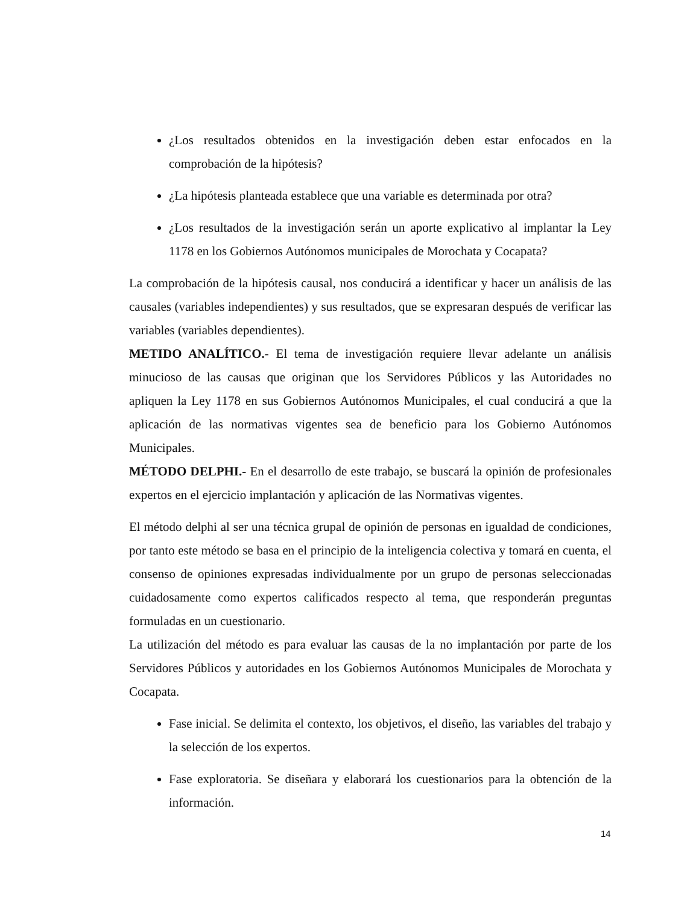¿Los resultados obtenidos en la investigación deben estar enfocados en la comprobación de la hipótesis?
¿La hipótesis planteada establece que una variable es determinada por otra?
¿Los resultados de la investigación serán un aporte explicativo al implantar la Ley 1178 en los Gobiernos Autónomos municipales de Morochata y Cocapata?
La comprobación de la hipótesis causal, nos conducirá a identificar y hacer un análisis de las causales (variables independientes) y sus resultados, que se expresaran después de verificar las variables (variables dependientes).
METIDO ANALÍTICO.- El tema de investigación requiere llevar adelante un análisis minucioso de las causas que originan que los Servidores Públicos y las Autoridades no apliquen la Ley 1178 en sus Gobiernos Autónomos Municipales, el cual conducirá a que la aplicación de las normativas vigentes sea de beneficio para los Gobierno Autónomos Municipales.
MÉTODO DELPHI.- En el desarrollo de este trabajo, se buscará la opinión de profesionales expertos en el ejercicio implantación y aplicación de las Normativas vigentes.
El método delphi al ser una técnica grupal de opinión de personas en igualdad de condiciones, por tanto este método se basa en el principio de la inteligencia colectiva y tomará en cuenta, el consenso de opiniones expresadas individualmente por un grupo de personas seleccionadas cuidadosamente como expertos calificados respecto al tema, que responderán preguntas formuladas en un cuestionario.
La utilización del método es para evaluar las causas de la no implantación por parte de los Servidores Públicos y autoridades en los Gobiernos Autónomos Municipales de Morochata y Cocapata.
Fase inicial. Se delimita el contexto, los objetivos, el diseño, las variables del trabajo y la selección de los expertos.
Fase exploratoria. Se diseñara y elaborará los cuestionarios para la obtención de la información.
14